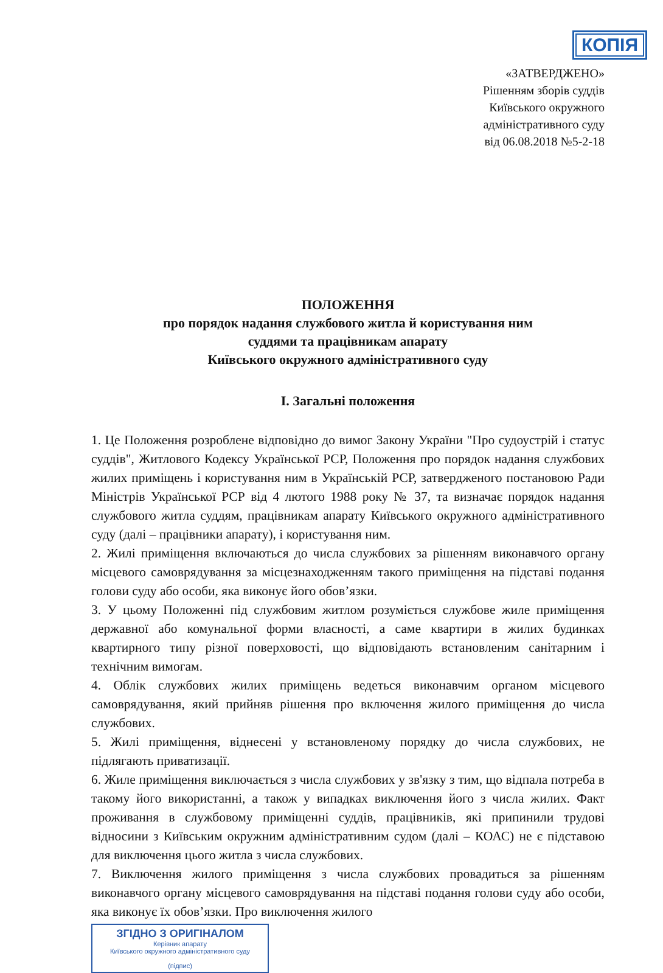КОПІЯ
«ЗАТВЕРДЖЕНО»
Рішенням зборів суддів
Київського окружного
адміністративного суду
від 06.08.2018 №5-2-18
ПОЛОЖЕННЯ
про порядок надання службового житла й користування ним
суддями та працівникам апарату
Київського окружного адміністративного суду
І. Загальні положення
1. Це Положення розроблене відповідно до вимог Закону України "Про судоустрій і статус суддів", Житлового Кодексу Української РСР, Положення про порядок надання службових жилих приміщень і користування ним в Українській РСР, затвердженого постановою Ради Міністрів Української РСР від 4 лютого 1988 року № 37, та визначає порядок надання службового житла суддям, працівникам апарату Київського окружного адміністративного суду (далі – працівники апарату), і користування ним.
2. Жилі приміщення включаються до числа службових за рішенням виконавчого органу місцевого самоврядування за місцезнаходженням такого приміщення на підставі подання голови суду або особи, яка виконує його обов’язки.
3. У цьому Положенні під службовим житлом розуміється службове жиле приміщення державної або комунальної форми власності, а саме квартири в жилих будинках квартирного типу різної поверховості, що відповідають встановленим санітарним і технічним вимогам.
4. Облік службових жилих приміщень ведеться виконавчим органом місцевого самоврядування, який прийняв рішення про включення жилого приміщення до числа службових.
5. Жилі приміщення, віднесені у встановленому порядку до числа службових, не підлягають приватизації.
6. Жиле приміщення виключається з числа службових у зв'язку з тим, що відпала потреба в такому його використанні, а також у випадках виключення його з числа жилих. Факт проживання в службовому приміщенні суддів, працівників, які припинили трудові відносини з Київським окружним адміністративним судом (далі – КОАС) не є підставою для виключення цього житла з числа службових.
7. Виключення жилого приміщення з числа службових провадиться за рішенням виконавчого органу місцевого самоврядування на підставі подання голови суду або особи, яка виконує їх обов’язки. Про виключення жилого
ЗГІДНО З ОРИГІНАЛОМ
Керівник апарату
Київського окружного адміністративного суду
(підпис)